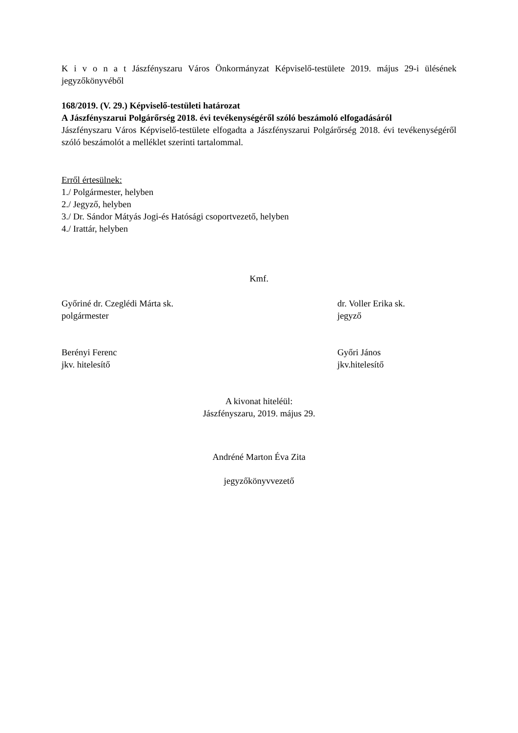K i v o n a t Jászfényszaru Város Önkormányzat Képviselő-testülete 2019. május 29-i ülésének jegyzőkönyvéből
168/2019. (V. 29.) Képviselő-testületi határozat
A Jászfényszarui Polgárőrség 2018. évi tevékenységéről szóló beszámoló elfogadásáról
Jászfényszaru Város Képviselő-testülete elfogadta a Jászfényszarui Polgárőrség 2018. évi tevékenységéről szóló beszámolót a melléklet szerinti tartalommal.
Erről értesülnek:
1./ Polgármester, helyben
2./ Jegyző, helyben
3./ Dr. Sándor Mátyás Jogi-és Hatósági csoportvezető, helyben
4./ Irattár, helyben
Kmf.
Győriné dr. Czeglédi Márta sk.
polgármester
dr. Voller Erika sk.
jegyző
Berényi Ferenc
jkv. hitelesítő
Győri János
jkv.hitelesítő
A kivonat hiteléül:
Jászfényszaru, 2019. május 29.
Andréné Marton Éva Zita
jegyzőkönyvvezető